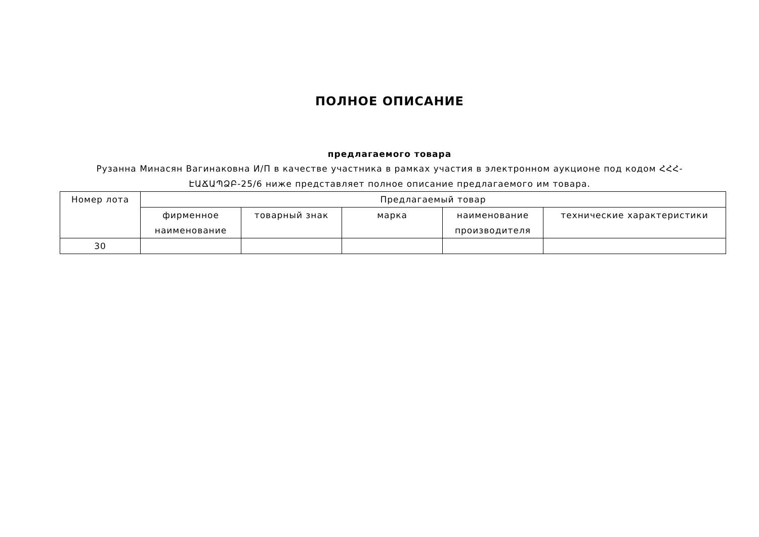ПОЛНОЕ ОПИСАНИЕ
предлагаемого товара
Рузанна Минасян Вагинаковна И/П в качестве участника в рамках участия в электронном аукционе под кодом ՀՀՀ-ԷԱՃԱՊՁԲ-25/6 ниже представляет полное описание предлагаемого им товара.
| Номер лота | Предлагаемый товар | | | | |
| --- | --- | --- | --- | --- | --- |
| | фирменное наименование | товарный знак | марка | наименование производителя | технические характеристики |
| 30 | | | | | |